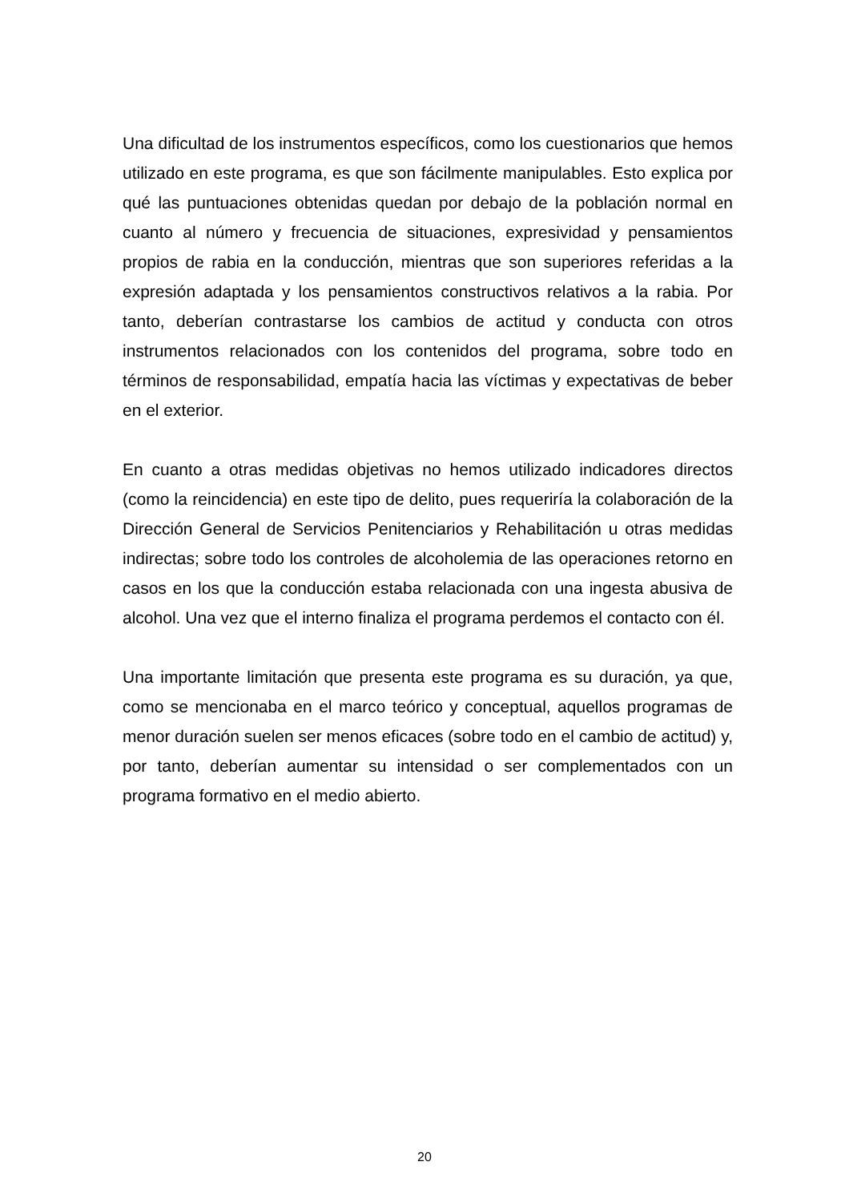Una dificultad de los instrumentos específicos, como los cuestionarios que hemos utilizado en este programa, es que son fácilmente manipulables. Esto explica por qué las puntuaciones obtenidas quedan por debajo de la población normal en cuanto al número y frecuencia de situaciones, expresividad y pensamientos propios de rabia en la conducción, mientras que son superiores referidas a la expresión adaptada y los pensamientos constructivos relativos a la rabia. Por tanto, deberían contrastarse los cambios de actitud y conducta con otros instrumentos relacionados con los contenidos del programa, sobre todo en términos de responsabilidad, empatía hacia las víctimas y expectativas de beber en el exterior.
En cuanto a otras medidas objetivas no hemos utilizado indicadores directos (como la reincidencia) en este tipo de delito, pues requeriría la colaboración de la Dirección General de Servicios Penitenciarios y Rehabilitación u otras medidas indirectas; sobre todo los controles de alcoholemia de las operaciones retorno en casos en los que la conducción estaba relacionada con una ingesta abusiva de alcohol. Una vez que el interno finaliza el programa perdemos el contacto con él.
Una importante limitación que presenta este programa es su duración, ya que, como se mencionaba en el marco teórico y conceptual, aquellos programas de menor duración suelen ser menos eficaces (sobre todo en el cambio de actitud) y, por tanto, deberían aumentar su intensidad o ser complementados con un programa formativo en el medio abierto.
20